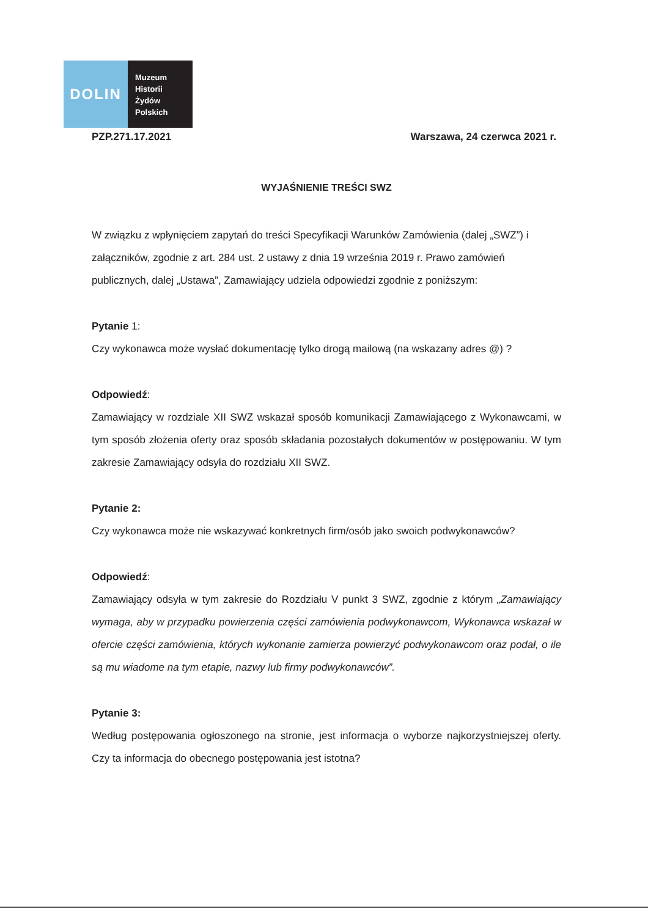DOLIN
Muzeum
Historii
Żydów
Polskich
PZP.271.17.2021 Warszawa, 24 czerwca 2021 r.
WYJAŚNIENIE TREŚCI SWZ
W związku z wpłynięciem zapytań do treści Specyfikacji Warunków Zamówienia (dalej „SWZ”) i załączników, zgodnie z art. 284 ust. 2 ustawy z dnia 19 września 2019 r. Prawo zamówień publicznych, dalej „Ustawa”, Zamawiający udziela odpowiedzi zgodnie z poniższym:
Pytanie 1:
Czy wykonawca może wysłać dokumentację tylko drogą mailową (na wskazany adres @) ?
Odpowiedź:
Zamawiający w rozdziale XII SWZ wskazał sposób komunikacji Zamawiającego z Wykonawcami, w tym sposób złożenia oferty oraz sposób składania pozostałych dokumentów w postępowaniu. W tym zakresie Zamawiający odsyła do rozdziału XII SWZ.
Pytanie 2:
Czy wykonawca może nie wskazywać konkretnych firm/osób jako swoich podwykonawców?
Odpowiedź:
Zamawiający odsyła w tym zakresie do Rozdziału V punkt 3 SWZ, zgodnie z którym „Zamawiający wymaga, aby w przypadku powierzenia części zamówienia podwykonawcom, Wykonawca wskazał w ofercie części zamówienia, których wykonanie zamierza powierzyć podwykonawcom oraz podał, o ile są mu wiadome na tym etapie, nazwy lub firmy podwykonawców”.
Pytanie 3:
Według postępowania ogłoszonego na stronie, jest informacja o wyborze najkorzystniejszej oferty. Czy ta informacja do obecnego postępowania jest istotna?